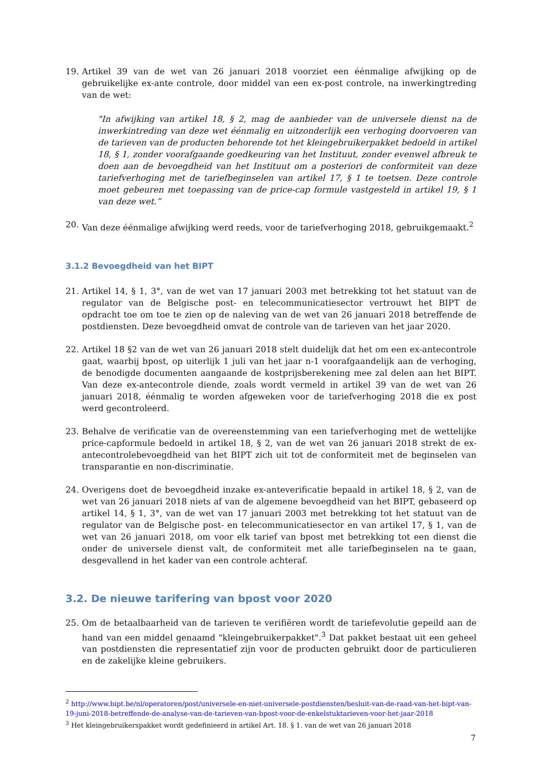19. Artikel 39 van de wet van 26 januari 2018 voorziet een éénmalige afwijking op de gebruikelijke ex-ante controle, door middel van een ex-post controle, na inwerkingtreding van de wet:
"In afwijking van artikel 18, § 2, mag de aanbieder van de universele dienst na de inwerkintreding van deze wet éénmalig en uitzonderlijk een verhoging doorvoeren van de tarieven van de producten behorende tot het kleingebruikerpakket bedoeld in artikel 18, § 1, zonder voorafgaande goedkeuring van het Instituut, zonder evenwel afbreuk te doen aan de bevoegdheid van het Instituut om a posteriori de conformiteit van deze tariefverhoging met de tariefbeginselen van artikel 17, § 1 te toetsen. Deze controle moet gebeuren met toepassing van de price-cap formule vastgesteld in artikel 19, § 1 van deze wet.”
20. Van deze éénmalige afwijking werd reeds, voor de tariefverhoging 2018, gebruikgemaakt.<sup>2</sup>
3.1.2 Bevoegdheid van het BIPT
21. Artikel 14, § 1, 3°, van de wet van 17 januari 2003 met betrekking tot het statuut van de regulator van de Belgische post- en telecommunicatiesector vertrouwt het BIPT de opdracht toe om toe te zien op de naleving van de wet van 26 januari 2018 betreffende de postdiensten. Deze bevoegdheid omvat de controle van de tarieven van het jaar 2020.
22. Artikel 18 §2 van de wet van 26 januari 2018 stelt duidelijk dat het om een ex-antecontrole gaat, waarbij bpost, op uiterlijk 1 juli van het jaar n-1 voorafgaandelijk aan de verhoging, de benodigde documenten aangaande de kostprijsberekening mee zal delen aan het BIPT. Van deze ex-antecontrole diende, zoals wordt vermeld in artikel 39 van de wet van 26 januari 2018, éénmalig te worden afgeweken voor de tariefverhoging 2018 die ex post werd gecontroleerd.
23. Behalve de verificatie van de overeenstemming van een tariefverhoging met de wettelijke price-capformule bedoeld in artikel 18, § 2, van de wet van 26 januari 2018 strekt de ex-antecontrolebevoegdheid van het BIPT zich uit tot de conformiteit met de beginselen van transparantie en non-discriminatie.
24. Overigens doet de bevoegdheid inzake ex-anteverificatie bepaald in artikel 18, § 2, van de wet van 26 januari 2018 niets af van de algemene bevoegdheid van het BIPT, gebaseerd op artikel 14, § 1, 3°, van de wet van 17 januari 2003 met betrekking tot het statuut van de regulator van de Belgische post- en telecommunicatiesector en van artikel 17, § 1, van de wet van 26 januari 2018, om voor elk tarief van bpost met betrekking tot een dienst die onder de universele dienst valt, de conformiteit met alle tariefbeginselen na te gaan, desgevallend in het kader van een controle achteraf.
3.2. De nieuwe tarifering van bpost voor 2020
25. Om de betaalbaarheid van de tarieven te verifiëren wordt de tariefevolutie gepeild aan de hand van een middel genaamd "kleingebruikerpakket".<sup>3</sup> Dat pakket bestaat uit een geheel van postdiensten die representatief zijn voor de producten gebruikt door de particulieren en de zakelijke kleine gebruikers.
<sup>2</sup> http://www.bipt.be/nl/operatoren/post/universele-en-niet-universele-postdiensten/besluit-van-de-raad-van-het-bipt-van-19-juni-2018-betreffende-de-analyse-van-de-tarieven-van-bpost-voor-de-enkelstuktarieven-voor-het-jaar-2018
<sup>3</sup> Het kleingebruikerspakket wordt gedefinieerd in artikel Art. 18. § 1. van de wet van 26 januari 2018
7